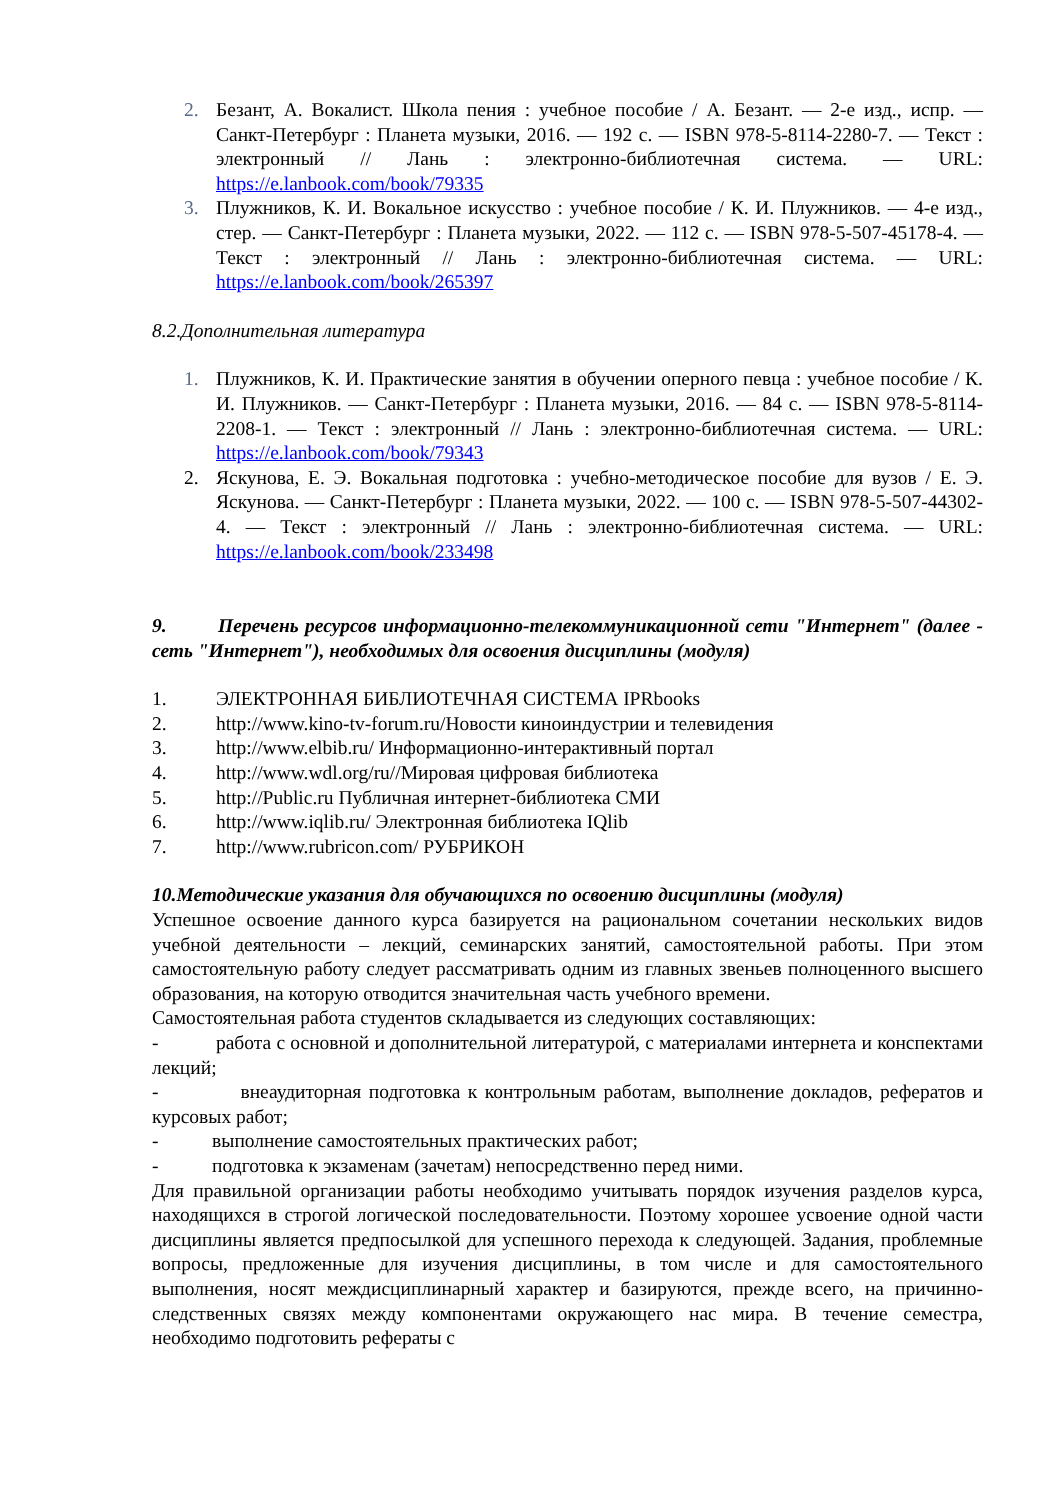2. Безант, А. Вокалист. Школа пения : учебное пособие / А. Безант. — 2-е изд., испр. — Санкт-Петербург : Планета музыки, 2016. — 192 с. — ISBN 978-5-8114-2280-7. — Текст : электронный // Лань : электронно-библиотечная система. — URL: https://e.lanbook.com/book/79335
3. Плужников, К. И. Вокальное искусство : учебное пособие / К. И. Плужников. — 4-е изд., стер. — Санкт-Петербург : Планета музыки, 2022. — 112 с. — ISBN 978-5-507-45178-4. — Текст : электронный // Лань : электронно-библиотечная система. — URL: https://e.lanbook.com/book/265397
8.2.Дополнительная литература
1. Плужников, К. И. Практические занятия в обучении оперного певца : учебное пособие / К. И. Плужников. — Санкт-Петербург : Планета музыки, 2016. — 84 с. — ISBN 978-5-8114-2208-1. — Текст : электронный // Лань : электронно-библиотечная система. — URL: https://e.lanbook.com/book/79343
2. Яскунова, Е. Э. Вокальная подготовка : учебно-методическое пособие для вузов / Е. Э. Яскунова. — Санкт-Петербург : Планета музыки, 2022. — 100 с. — ISBN 978-5-507-44302-4. — Текст : электронный // Лань : электронно-библиотечная система. — URL: https://e.lanbook.com/book/233498
9. Перечень ресурсов информационно-телекоммуникационной сети "Интернет" (далее - сеть "Интернет"), необходимых для освоения дисциплины (модуля)
1. ЭЛЕКТРОННАЯ БИБЛИОТЕЧНАЯ СИСТЕМА IPRbooks
2. http://www.kino-tv-forum.ru/Новости киноиндустрии и телевидения
3. http://www.elbib.ru/ Информационно-интерактивный портал
4. http://www.wdl.org/ru//Мировая цифровая библиотека
5. http://Public.ru Публичная интернет-библиотека СМИ
6. http://www.iqlib.ru/ Электронная библиотека IQlib
7. http://www.rubricon.com/ РУБРИКОН
10.Методические указания для обучающихся по освоению дисциплины (модуля)
Успешное освоение данного курса базируется на рациональном сочетании нескольких видов учебной деятельности – лекций, семинарских занятий, самостоятельной работы. При этом самостоятельную работу следует рассматривать одним из главных звеньев полноценного высшего образования, на которую отводится значительная часть учебного времени.
Самостоятельная работа студентов складывается из следующих составляющих:
- работа с основной и дополнительной литературой, с материалами интернета и конспектами лекций;
- внеаудиторная подготовка к контрольным работам, выполнение докладов, рефератов и курсовых работ;
- выполнение самостоятельных практических работ;
- подготовка к экзаменам (зачетам) непосредственно перед ними.
Для правильной организации работы необходимо учитывать порядок изучения разделов курса, находящихся в строгой логической последовательности. Поэтому хорошее усвоение одной части дисциплины является предпосылкой для успешного перехода к следующей. Задания, проблемные вопросы, предложенные для изучения дисциплины, в том числе и для самостоятельного выполнения, носят междисциплинарный характер и базируются, прежде всего, на причинно-следственных связях между компонентами окружающего нас мира. В течение семестра, необходимо подготовить рефераты с